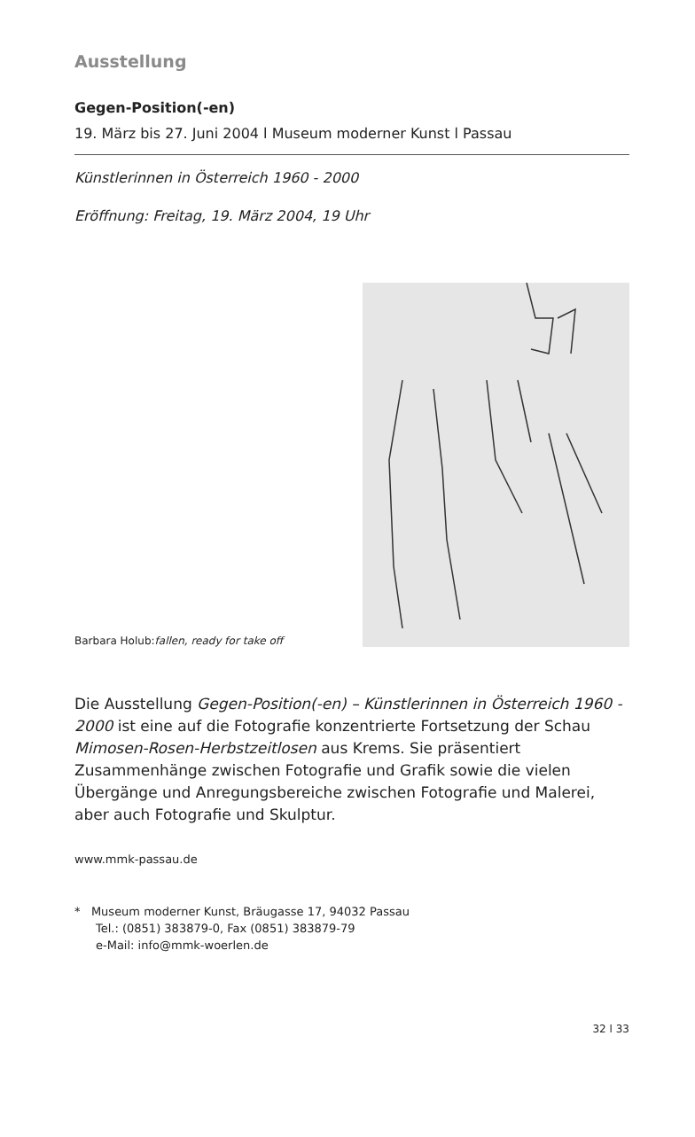Ausstellung
Gegen-Position(-en)
19. März bis 27. Juni 2004 l Museum moderner Kunst l Passau
Künstlerinnen in Österreich 1960 - 2000
Eröffnung: Freitag, 19. März 2004, 19 Uhr
Barbara Holub:fallen, ready for take off
Die Ausstellung Gegen-Position(-en) – Künstlerinnen in Österreich 1960 - 2000 ist eine auf die Fotografie konzentrierte Fortsetzung der Schau Mimosen-Rosen-Herbstzeitlosen aus Krems. Sie präsen­tiert Zusammenhänge zwischen Fotografie und Grafik sowie die vielen Übergänge und Anregungsbereiche zwischen Fotografie und Malerei, aber auch Fotografie und Skulptur.
www.mmk-passau.de
* Museum moderner Kunst, Bräugasse 17, 94032 Passau
Tel.: (0851) 383879-0, Fax (0851) 383879-79
e-Mail: info@mmk-woerlen.de
32 l 33